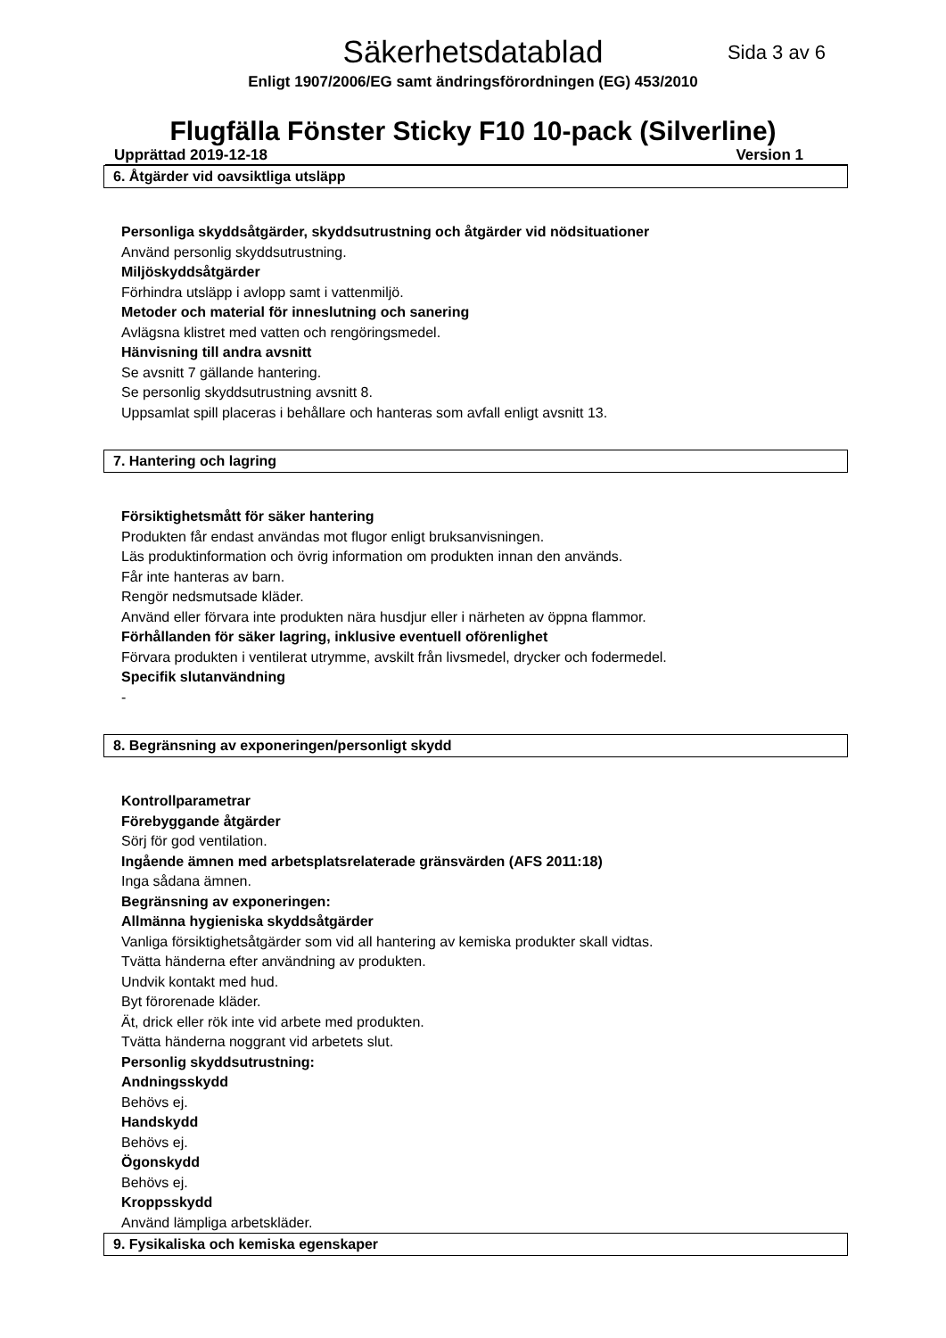Säkerhetsdatablad
Sida 3 av 6
Enligt 1907/2006/EG samt ändringsförordningen (EG) 453/2010
Flugfälla Fönster Sticky F10 10-pack (Silverline)
Upprättad 2019-12-18 Version 1
6. Åtgärder vid oavsiktliga utsläpp
Personliga skyddsåtgärder, skyddsutrustning och åtgärder vid nödsituationer
Använd personlig skyddsutrustning.
Miljöskyddsåtgärder
Förhindra utsläpp i avlopp samt i vattenmiljö.
Metoder och material för inneslutning och sanering
Avlägsna klistret med vatten och rengöringsmedel.
Hänvisning till andra avsnitt
Se avsnitt 7 gällande hantering.
Se personlig skyddsutrustning avsnitt 8.
Uppsamlat spill placeras i behållare och hanteras som avfall enligt avsnitt 13.
7. Hantering och lagring
Försiktighetsmått för säker hantering
Produkten får endast användas mot flugor enligt bruksanvisningen.
Läs produktinformation och övrig information om produkten innan den används.
Får inte hanteras av barn.
Rengör nedsmutsade kläder.
Använd eller förvara inte produkten nära husdjur eller i närheten av öppna flammor.
Förhållanden för säker lagring, inklusive eventuell oförenlighet
Förvara produkten i ventilerat utrymme, avskilt från livsmedel, drycker och fodermedel.
Specifik slutanvändning
-
8. Begränsning av exponeringen/personligt skydd
Kontrollparametrar
Förebyggande åtgärder
Sörj för god ventilation.
Ingående ämnen med arbetsplatsrelaterade gränsvärden (AFS 2011:18)
Inga sådana ämnen.
Begränsning av exponeringen:
Allmänna hygieniska skyddsåtgärder
Vanliga försiktighetsåtgärder som vid all hantering av kemiska produkter skall vidtas.
Tvätta händerna efter användning av produkten.
Undvik kontakt med hud.
Byt förorenade kläder.
Ät, drick eller rök inte vid arbete med produkten.
Tvätta händerna noggrant vid arbetets slut.
Personlig skyddsutrustning:
Andningsskydd
Behövs ej.
Handskydd
Behövs ej.
Ögonskydd
Behövs ej.
Kroppsskydd
Använd lämpliga arbetskläder.
9. Fysikaliska och kemiska egenskaper